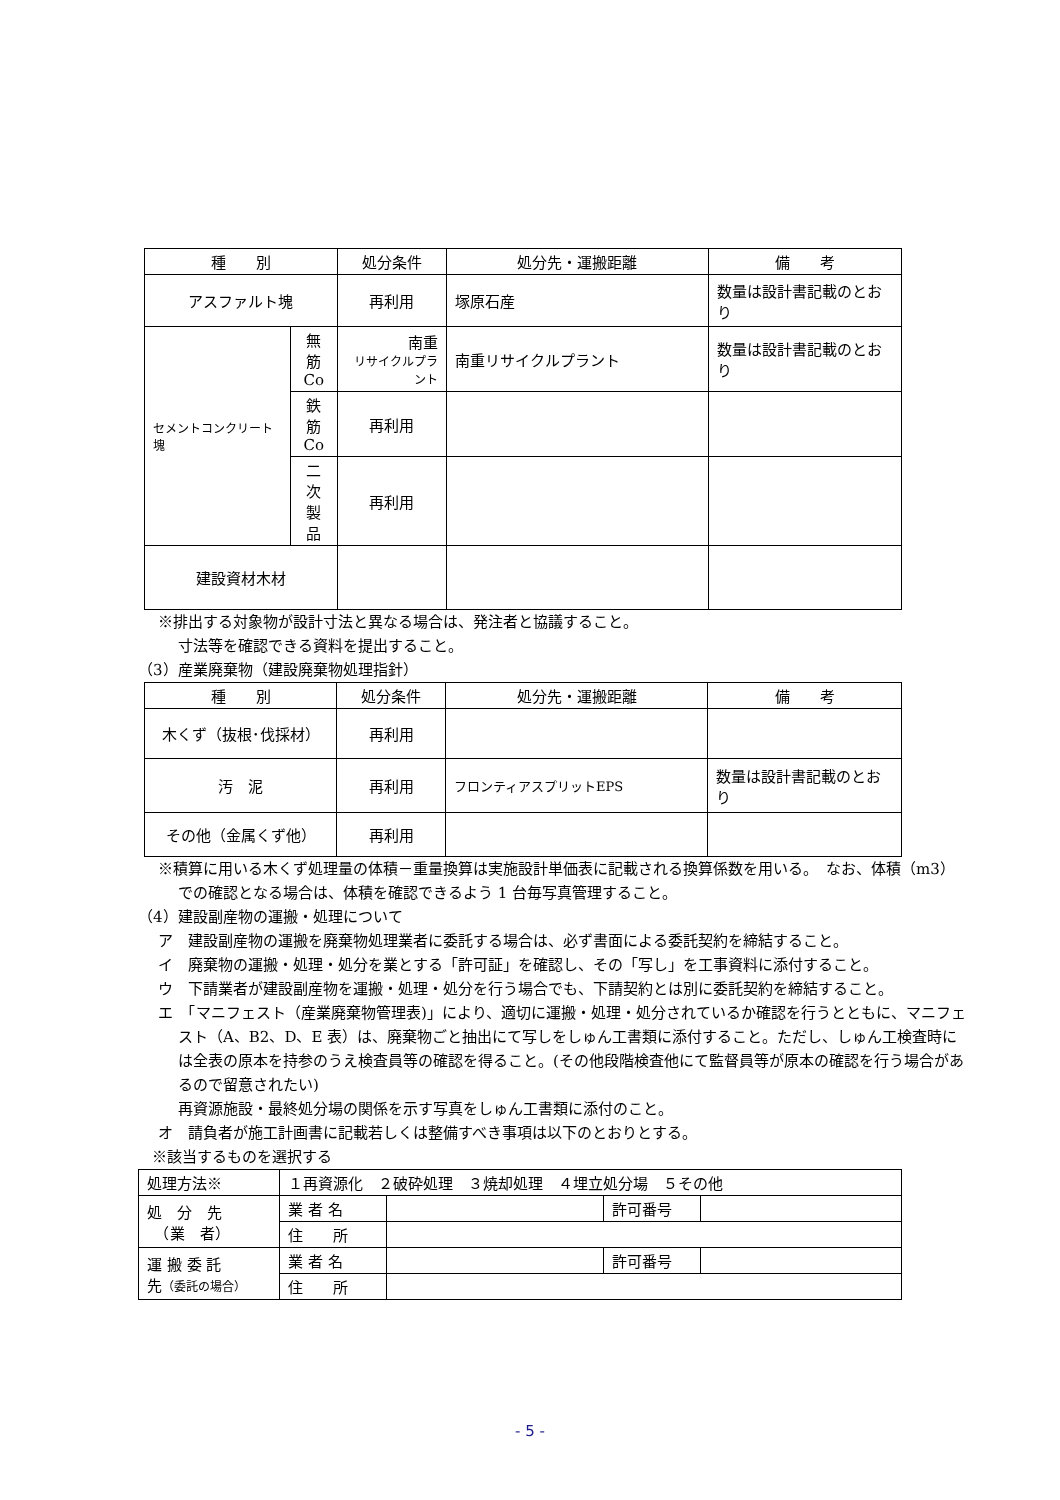| 種 別 | | 処分条件 | 処分先・運搬距離 | 備 考 |
| --- | --- | --- | --- | --- |
| アスファルト塊 | | 再利用 | 塚原石産 | 数量は設計書記載のとおり |
| セメントコンクリート塊 | 無筋 Co | 南重 リサイクルプラント | 南重リサイクルプラント | 数量は設計書記載のとおり |
| | 鉄筋 Co | 再利用 | | |
| | 二次 製品 | 再利用 | | |
| 建設資材木材 | | | | |
※排出する対象物が設計寸法と異なる場合は、発注者と協議すること。
寸法等を確認できる資料を提出すること。
（3）産業廃棄物（建設廃棄物処理指針）
| 種 別 | 処分条件 | 処分先・運搬距離 | 備 考 |
| --- | --- | --- | --- |
| 木くず（抜根･伐採材） | 再利用 | | |
| 汚 泥 | 再利用 | フロンティアスプリットEPS | 数量は設計書記載のとおり |
| その他（金属くず他） | 再利用 | | |
※積算に用いる木くず処理量の体積－重量換算は実施設計単価表に記載される換算係数を用いる。　なお、体積（m3）での確認となる場合は、体積を確認できるよう 1 台毎写真管理すること。
（4）建設副産物の運搬・処理について
ア　建設副産物の運搬を廃棄物処理業者に委託する場合は、必ず書面による委託契約を締結すること。
イ　廃棄物の運搬・処理・処分を業とする「許可証」を確認し、その「写し」を工事資料に添付すること。
ウ　下請業者が建設副産物を運搬・処理・処分を行う場合でも、下請契約とは別に委託契約を締結すること。
エ　「マニフェスト（産業廃棄物管理表)」により、適切に運搬・処理・処分されているか確認を行うとともに、マニフェスト（A、B2、D、E 表）は、廃棄物ごと抽出にて写しをしゅん工書類に添付すること。ただし、しゅん工検査時には全表の原本を持参のうえ検査員等の確認を得ること。(その他段階検査他にて監督員等が原本の確認を行う場合があるので留意されたい)
再資源施設・最終処分場の関係を示す写真をしゅん工書類に添付のこと。
オ　請負者が施工計画書に記載若しくは整備すべき事項は以下のとおりとする。
※該当するものを選択する
| 処理方法※ | １再資源化 ２破砕処理 ３焼却処理 ４埋立処分場 ５その他 | | | |
| 処 分 先 （業 者） | 業 者 名 | | 許可番号 | |
| | 住 所 | | | |
| 運 搬 委 託 先 （委託の場合） | 業 者 名 | | 許可番号 | |
| | 住 所 | | | |
- 5 -